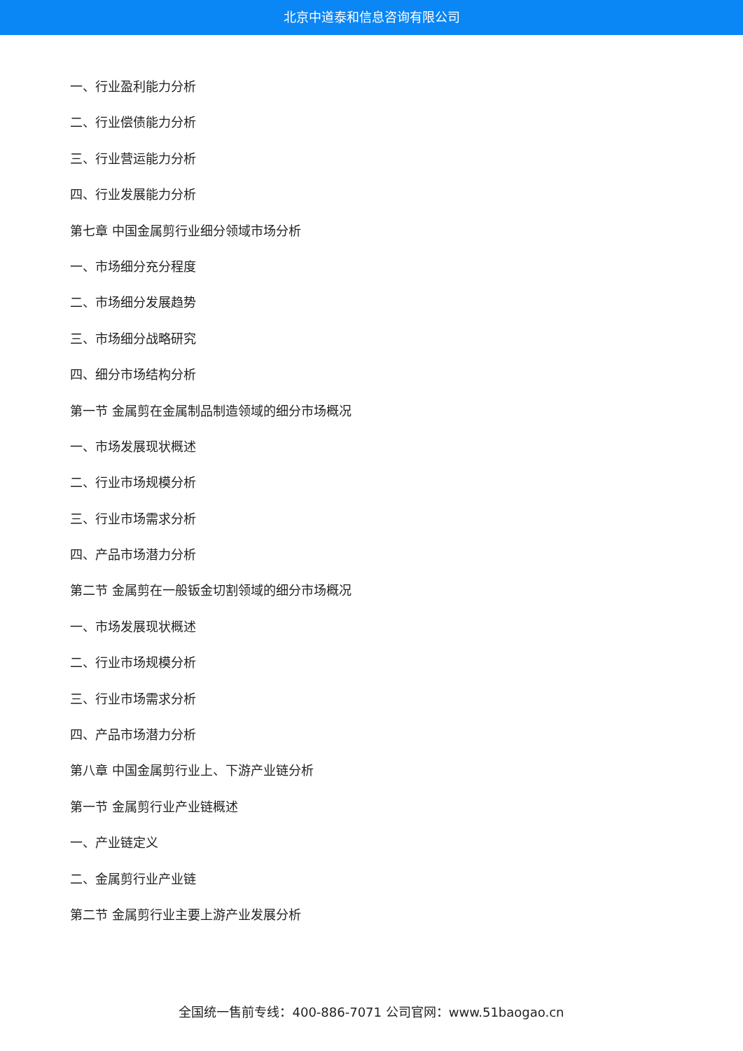北京中道泰和信息咨询有限公司
一、行业盈利能力分析
二、行业偿债能力分析
三、行业营运能力分析
四、行业发展能力分析
第七章 中国金属剪行业细分领域市场分析
一、市场细分充分程度
二、市场细分发展趋势
三、市场细分战略研究
四、细分市场结构分析
第一节 金属剪在金属制品制造领域的细分市场概况
一、市场发展现状概述
二、行业市场规模分析
三、行业市场需求分析
四、产品市场潜力分析
第二节 金属剪在一般钣金切割领域的细分市场概况
一、市场发展现状概述
二、行业市场规模分析
三、行业市场需求分析
四、产品市场潜力分析
第八章 中国金属剪行业上、下游产业链分析
第一节 金属剪行业产业链概述
一、产业链定义
二、金属剪行业产业链
第二节 金属剪行业主要上游产业发展分析
全国统一售前专线：400-886-7071 公司官网：www.51baogao.cn